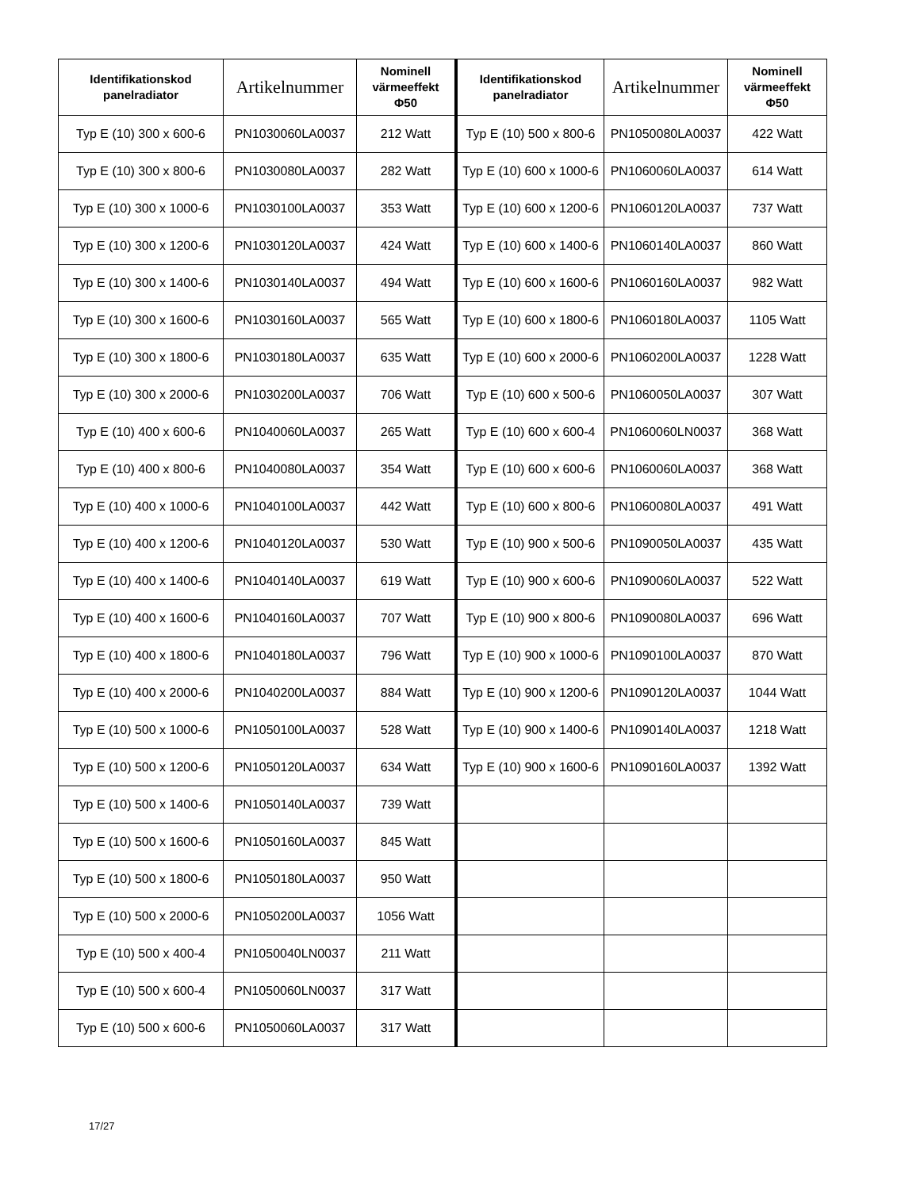| Identifikationskod panelradiator | Artikelnummer | Nominell värmeeffekt Φ50 | Identifikationskod panelradiator | Artikelnummer | Nominell värmeeffekt Φ50 |
| --- | --- | --- | --- | --- | --- |
| Typ E (10) 300 x 600-6 | PN1030060LA0037 | 212 Watt | Typ E (10) 500 x 800-6 | PN1050080LA0037 | 422 Watt |
| Typ E (10) 300 x 800-6 | PN1030080LA0037 | 282 Watt | Typ E (10) 600 x 1000-6 | PN1060060LA0037 | 614 Watt |
| Typ E (10) 300 x 1000-6 | PN1030100LA0037 | 353 Watt | Typ E (10) 600 x 1200-6 | PN1060120LA0037 | 737 Watt |
| Typ E (10) 300 x 1200-6 | PN1030120LA0037 | 424 Watt | Typ E (10) 600 x 1400-6 | PN1060140LA0037 | 860 Watt |
| Typ E (10) 300 x 1400-6 | PN1030140LA0037 | 494 Watt | Typ E (10) 600 x 1600-6 | PN1060160LA0037 | 982 Watt |
| Typ E (10) 300 x 1600-6 | PN1030160LA0037 | 565 Watt | Typ E (10) 600 x 1800-6 | PN1060180LA0037 | 1105 Watt |
| Typ E (10) 300 x 1800-6 | PN1030180LA0037 | 635 Watt | Typ E (10) 600 x 2000-6 | PN1060200LA0037 | 1228 Watt |
| Typ E (10) 300 x 2000-6 | PN1030200LA0037 | 706 Watt | Typ E (10) 600 x 500-6 | PN1060050LA0037 | 307 Watt |
| Typ E (10) 400 x 600-6 | PN1040060LA0037 | 265 Watt | Typ E (10) 600 x 600-4 | PN1060060LN0037 | 368 Watt |
| Typ E (10) 400 x 800-6 | PN1040080LA0037 | 354 Watt | Typ E (10) 600 x 600-6 | PN1060060LA0037 | 368 Watt |
| Typ E (10) 400 x 1000-6 | PN1040100LA0037 | 442 Watt | Typ E (10) 600 x 800-6 | PN1060080LA0037 | 491 Watt |
| Typ E (10) 400 x 1200-6 | PN1040120LA0037 | 530 Watt | Typ E (10) 900 x 500-6 | PN1090050LA0037 | 435 Watt |
| Typ E (10) 400 x 1400-6 | PN1040140LA0037 | 619 Watt | Typ E (10) 900 x 600-6 | PN1090060LA0037 | 522 Watt |
| Typ E (10) 400 x 1600-6 | PN1040160LA0037 | 707 Watt | Typ E (10) 900 x 800-6 | PN1090080LA0037 | 696 Watt |
| Typ E (10) 400 x 1800-6 | PN1040180LA0037 | 796 Watt | Typ E (10) 900 x 1000-6 | PN1090100LA0037 | 870 Watt |
| Typ E (10) 400 x 2000-6 | PN1040200LA0037 | 884 Watt | Typ E (10) 900 x 1200-6 | PN1090120LA0037 | 1044 Watt |
| Typ E (10) 500 x 1000-6 | PN1050100LA0037 | 528 Watt | Typ E (10) 900 x 1400-6 | PN1090140LA0037 | 1218 Watt |
| Typ E (10) 500 x 1200-6 | PN1050120LA0037 | 634 Watt | Typ E (10) 900 x 1600-6 | PN1090160LA0037 | 1392 Watt |
| Typ E (10) 500 x 1400-6 | PN1050140LA0037 | 739 Watt | | | |
| Typ E (10) 500 x 1600-6 | PN1050160LA0037 | 845 Watt | | | |
| Typ E (10) 500 x 1800-6 | PN1050180LA0037 | 950 Watt | | | |
| Typ E (10) 500 x 2000-6 | PN1050200LA0037 | 1056 Watt | | | |
| Typ E (10) 500 x 400-4 | PN1050040LN0037 | 211 Watt | | | |
| Typ E (10) 500 x 600-4 | PN1050060LN0037 | 317 Watt | | | |
| Typ E (10) 500 x 600-6 | PN1050060LA0037 | 317 Watt | | | |
17/27